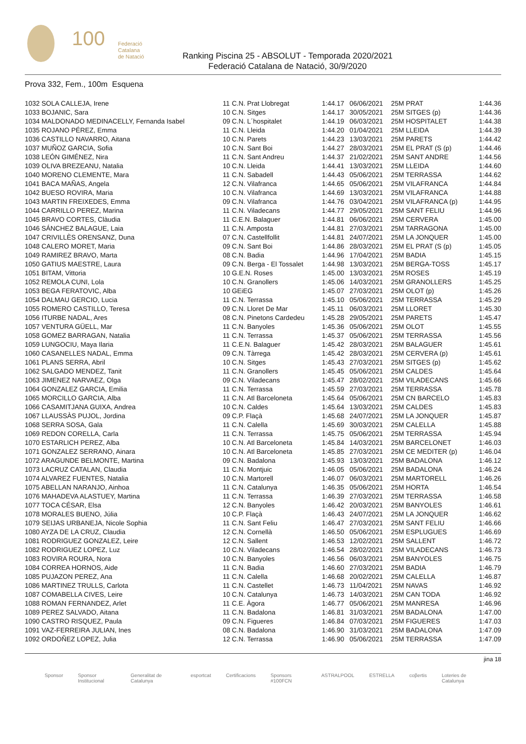100
Federació
Catalana
de Natació
Ranking Piscina 25 - ABSOLUT - Temporada 2020/2021
Federació Catalana de Natació, 30/9/2020
Prova 332, Fem., 100m Esquena
| 1032 SOLA CALLEJA, Irene | 11 | C.N. Prat Llobregat | 1:44.17 | 06/06/2021 | 25M PRAT | 1:44.36 |
| 1033 BOJANIC, Sara | 10 | C.N. Sitges | 1:44.17 | 30/05/2021 | 25M SITGES (p) | 1:44.36 |
| 1034 MALDONADO MEDINACELLY, Fernanda Isabel | 09 | C.N. L´hospitalet | 1:44.19 | 06/03/2021 | 25M HOSPITALET | 1:44.38 |
| 1035 ROJANO PÉREZ, Emma | 11 | C.N. Lleida | 1:44.20 | 01/04/2021 | 25M LLEIDA | 1:44.39 |
| 1036 CASTILLO NAVARRO, Aitana | 10 | C.N. Parets | 1:44.23 | 13/03/2021 | 25M PARETS | 1:44.42 |
| 1037 MUÑOZ GARCIA, Sofia | 10 | C.N. Sant Boi | 1:44.27 | 28/03/2021 | 25M EL PRAT (S (p) | 1:44.46 |
| 1038 LEÓN GIMÉNEZ, Nira | 11 | C.N. Sant Andreu | 1:44.37 | 21/02/2021 | 25M SANT ANDRE | 1:44.56 |
| 1039 OLIVA BREZEANU, Natalia | 10 | C.N. Lleida | 1:44.41 | 13/03/2021 | 25M LLEIDA | 1:44.60 |
| 1040 MORENO CLEMENTE, Mara | 11 | C.N. Sabadell | 1:44.43 | 05/06/2021 | 25M TERRASSA | 1:44.62 |
| 1041 BACA MAÑAS, Angela | 12 | C.N. Vilafranca | 1:44.65 | 05/06/2021 | 25M VILAFRANCA | 1:44.84 |
| 1042 BUESO ROVIRA, Maria | 10 | C.N. Vilafranca | 1:44.69 | 13/03/2021 | 25M VILAFRANCA | 1:44.88 |
| 1043 MARTIN FREIXEDES, Emma | 09 | C.N. Vilafranca | 1:44.76 | 03/04/2021 | 25M VILAFRANCA (p) | 1:44.95 |
| 1044 CARRILLO PEREZ, Marina | 11 | C.N. Viladecans | 1:44.77 | 29/05/2021 | 25M SANT FELIU | 1:44.96 |
| 1045 BRAVO CORTES, Clàudia | 11 | C.E.N. Balaguer | 1:44.81 | 06/06/2021 | 25M CERVERA | 1:45.00 |
| 1046 SÁNCHEZ BALAGUE, Laia | 11 | C.N. Amposta | 1:44.81 | 27/03/2021 | 25M TARRAGONA | 1:45.00 |
| 1047 CRIVILLÈS ORENSANZ, Duna | 07 | C.N. Castellfollit | 1:44.81 | 24/07/2021 | 25M LA JONQUER | 1:45.00 |
| 1048 CALERO MORET, Maria | 09 | C.N. Sant Boi | 1:44.86 | 28/03/2021 | 25M EL PRAT (S (p) | 1:45.05 |
| 1049 RAMIREZ BRAVO, Marta | 08 | C.N. Badia | 1:44.96 | 17/04/2021 | 25M BADIA | 1:45.15 |
| 1050 GATIUS MAESTRE, Laura | 09 | C.N. Berga - El Tossalet | 1:44.98 | 13/03/2021 | 25M BERGA-TOSS | 1:45.17 |
| 1051 BITAM, Vittoria | 10 | G.E.N. Roses | 1:45.00 | 13/03/2021 | 25M ROSES | 1:45.19 |
| 1052 REMOLA CUNI, Lola | 10 | C.N. Granollers | 1:45.06 | 14/03/2021 | 25M GRANOLLERS | 1:45.25 |
| 1053 BEGA FERATOVIC, Alba | 10 | GEiEG | 1:45.07 | 27/03/2021 | 25M OLOT (p) | 1:45.26 |
| 1054 DALMAU GERCIO, Lucia | 11 | C.N. Terrassa | 1:45.10 | 05/06/2021 | 25M TERRASSA | 1:45.29 |
| 1055 ROMERO CASTILLO, Teresa | 09 | C.N. Lloret De Mar | 1:45.11 | 06/03/2021 | 25M LLORET | 1:45.30 |
| 1056 ITURBE NADAL, Ares | 08 | C.N. Pinetons Cardedeu | 1:45.28 | 29/05/2021 | 25M PARETS | 1:45.47 |
| 1057 VENTURA GÜELL, Mar | 11 | C.N. Banyoles | 1:45.36 | 05/06/2021 | 25M OLOT | 1:45.55 |
| 1058 GOMEZ BARRAGAN, Natalia | 11 | C.N. Terrassa | 1:45.37 | 05/06/2021 | 25M TERRASSA | 1:45.56 |
| 1059 LUNGOCIU, Maya Ilaria | 11 | C.E.N. Balaguer | 1:45.42 | 28/03/2021 | 25M BALAGUER | 1:45.61 |
| 1060 CASANELLES NADAL, Emma | 09 | C.N. Tàrrega | 1:45.42 | 28/03/2021 | 25M CERVERA (p) | 1:45.61 |
| 1061 PLANS SERRA, Abril | 10 | C.N. Sitges | 1:45.43 | 27/03/2021 | 25M SITGES (p) | 1:45.62 |
| 1062 SALGADO MENDEZ, Tanit | 11 | C.N. Granollers | 1:45.45 | 05/06/2021 | 25M CALDES | 1:45.64 |
| 1063 JIMENEZ NARVAEZ, Olga | 09 | C.N. Viladecans | 1:45.47 | 28/02/2021 | 25M VILADECANS | 1:45.66 |
| 1064 GONZALEZ GARCIA, Emilia | 11 | C.N. Terrassa | 1:45.59 | 27/03/2021 | 25M TERRASSA | 1:45.78 |
| 1065 MORCILLO GARCIA, Alba | 11 | C.N. Atl Barceloneta | 1:45.64 | 05/06/2021 | 25M CN BARCELO | 1:45.83 |
| 1066 CASAMITJANA GUIXA, Andrea | 10 | C.N. Caldes | 1:45.64 | 13/03/2021 | 25M CALDES | 1:45.83 |
| 1067 LLAUSSÀS PUJOL, Jordina | 09 | C.P. Flaçà | 1:45.68 | 24/07/2021 | 25M LA JONQUER | 1:45.87 |
| 1068 SERRA SOSA, Gala | 11 | C.N. Calella | 1:45.69 | 30/03/2021 | 25M CALELLA | 1:45.88 |
| 1069 REDON CORELLA, Carla | 11 | C.N. Terrassa | 1:45.75 | 05/06/2021 | 25M TERRASSA | 1:45.94 |
| 1070 ESTARLICH PEREZ, Alba | 10 | C.N. Atl Barceloneta | 1:45.84 | 14/03/2021 | 25M BARCELONET | 1:46.03 |
| 1071 GONZALEZ SERRANO, Ainara | 10 | C.N. Atl Barceloneta | 1:45.85 | 27/03/2021 | 25M CE MEDITER (p) | 1:46.04 |
| 1072 ARAGUNDE BELMONTE, Martina | 09 | C.N. Badalona | 1:45.93 | 13/03/2021 | 25M BADALONA | 1:46.12 |
| 1073 LACRUZ CATALAN, Claudia | 11 | C.N. Montjuic | 1:46.05 | 05/06/2021 | 25M BADALONA | 1:46.24 |
| 1074 ALVAREZ FUENTES, Natalia | 10 | C.N. Martorell | 1:46.07 | 06/03/2021 | 25M MARTORELL | 1:46.26 |
| 1075 ABELLAN NARANJO, Ainhoa | 11 | C.N. Catalunya | 1:46.35 | 05/06/2021 | 25M HORTA | 1:46.54 |
| 1076 MAHADEVA ALASTUEY, Martina | 11 | C.N. Terrassa | 1:46.39 | 27/03/2021 | 25M TERRASSA | 1:46.58 |
| 1077 TOCA CÉSAR, Elsa | 12 | C.N. Banyoles | 1:46.42 | 20/03/2021 | 25M BANYOLES | 1:46.61 |
| 1078 MORALES BUENO, Júlia | 10 | C.P. Flaçà | 1:46.43 | 24/07/2021 | 25M LA JONQUER | 1:46.62 |
| 1079 SEIJAS URBANEJA, Nicole Sophia | 11 | C.N. Sant Feliu | 1:46.47 | 27/03/2021 | 25M SANT FELIU | 1:46.66 |
| 1080 AYZA DE LA CRUZ, Claudia | 12 | C.N. Cornellà | 1:46.50 | 05/06/2021 | 25M ESPLUGUES | 1:46.69 |
| 1081 RODRIGUEZ GONZALEZ, Leire | 12 | C.N. Sallent | 1:46.53 | 12/02/2021 | 25M SALLENT | 1:46.72 |
| 1082 RODRIGUEZ LOPEZ, Luz | 10 | C.N. Viladecans | 1:46.54 | 28/02/2021 | 25M VILADECANS | 1:46.73 |
| 1083 ROVIRA ROURA, Nora | 10 | C.N. Banyoles | 1:46.56 | 06/03/2021 | 25M BANYOLES | 1:46.75 |
| 1084 CORREA HORNOS, Aide | 11 | C.N. Badia | 1:46.60 | 27/03/2021 | 25M BADIA | 1:46.79 |
| 1085 PUJAZON PEREZ, Ana | 11 | C.N. Calella | 1:46.68 | 20/02/2021 | 25M CALELLA | 1:46.87 |
| 1086 MARTINEZ TRULLS, Carlota | 11 | C.N. Castellet | 1:46.73 | 11/04/2021 | 25M NAVAS | 1:46.92 |
| 1087 COMABELLA CIVES, Leire | 10 | C.N. Catalunya | 1:46.73 | 14/03/2021 | 25M CAN TODA | 1:46.92 |
| 1088 ROMAN FERNANDEZ, Arlet | 11 | C.E. Àgora | 1:46.77 | 05/06/2021 | 25M MANRESA | 1:46.96 |
| 1089 PEREZ SALVADO, Aitana | 11 | C.N. Badalona | 1:46.81 | 31/03/2021 | 25M BADALONA | 1:47.00 |
| 1090 CASTRO RISQUEZ, Paula | 09 | C.N. Figueres | 1:46.84 | 07/03/2021 | 25M FIGUERES | 1:47.03 |
| 1091 VAZ-FERREIRA JULIAN, Ines | 08 | C.N. Badalona | 1:46.90 | 31/03/2021 | 25M BADALONA | 1:47.09 |
| 1092 ORDOÑEZ LOPEZ, Julia | 12 | C.N. Terrassa | 1:46.90 | 05/06/2021 | 25M TERRASSA | 1:47.09 |
jina 18
Sponsor Sponsor Institucional Generalitat de Catalunya esportcat Certificacions Sponsors #100FCN ASTRALPOOL ESTRELLA coβertis Loteries de Catalunya